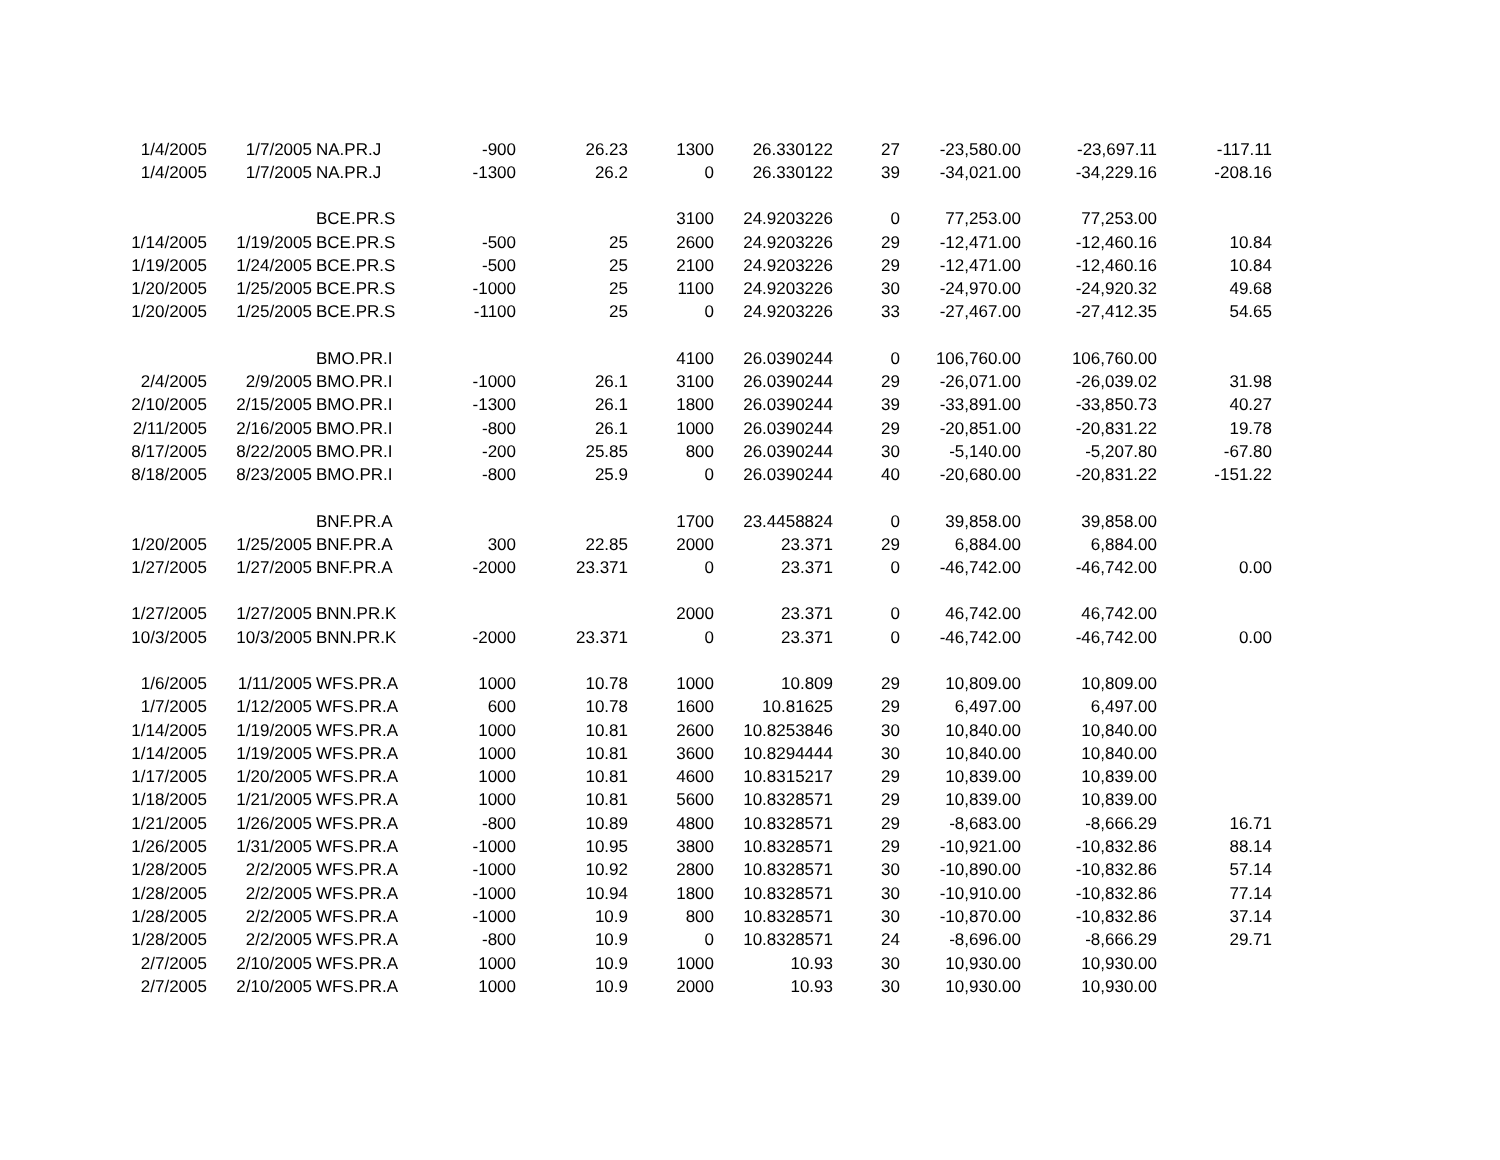| 1/4/2005 | 1/7/2005 | NA.PR.J | -900 | 26.23 | 1300 | 26.330122 | 27 | -23,580.00 | -23,697.11 | -117.11 |
| 1/4/2005 | 1/7/2005 | NA.PR.J | -1300 | 26.2 | 0 | 26.330122 | 39 | -34,021.00 | -34,229.16 | -208.16 |
| | | BCE.PR.S | | | 3100 | 24.9203226 | 0 | 77,253.00 | 77,253.00 | |
| 1/14/2005 | 1/19/2005 | BCE.PR.S | -500 | 25 | 2600 | 24.9203226 | 29 | -12,471.00 | -12,460.16 | 10.84 |
| 1/19/2005 | 1/24/2005 | BCE.PR.S | -500 | 25 | 2100 | 24.9203226 | 29 | -12,471.00 | -12,460.16 | 10.84 |
| 1/20/2005 | 1/25/2005 | BCE.PR.S | -1000 | 25 | 1100 | 24.9203226 | 30 | -24,970.00 | -24,920.32 | 49.68 |
| 1/20/2005 | 1/25/2005 | BCE.PR.S | -1100 | 25 | 0 | 24.9203226 | 33 | -27,467.00 | -27,412.35 | 54.65 |
| | | BMO.PR.I | | | 4100 | 26.0390244 | 0 | 106,760.00 | 106,760.00 | |
| 2/4/2005 | 2/9/2005 | BMO.PR.I | -1000 | 26.1 | 3100 | 26.0390244 | 29 | -26,071.00 | -26,039.02 | 31.98 |
| 2/10/2005 | 2/15/2005 | BMO.PR.I | -1300 | 26.1 | 1800 | 26.0390244 | 39 | -33,891.00 | -33,850.73 | 40.27 |
| 2/11/2005 | 2/16/2005 | BMO.PR.I | -800 | 26.1 | 1000 | 26.0390244 | 29 | -20,851.00 | -20,831.22 | 19.78 |
| 8/17/2005 | 8/22/2005 | BMO.PR.I | -200 | 25.85 | 800 | 26.0390244 | 30 | -5,140.00 | -5,207.80 | -67.80 |
| 8/18/2005 | 8/23/2005 | BMO.PR.I | -800 | 25.9 | 0 | 26.0390244 | 40 | -20,680.00 | -20,831.22 | -151.22 |
| | | BNF.PR.A | | | 1700 | 23.4458824 | 0 | 39,858.00 | 39,858.00 | |
| 1/20/2005 | 1/25/2005 | BNF.PR.A | 300 | 22.85 | 2000 | 23.371 | 29 | 6,884.00 | 6,884.00 | |
| 1/27/2005 | 1/27/2005 | BNF.PR.A | -2000 | 23.371 | 0 | 23.371 | 0 | -46,742.00 | -46,742.00 | 0.00 |
| 1/27/2005 | 1/27/2005 | BNN.PR.K | | | 2000 | 23.371 | 0 | 46,742.00 | 46,742.00 | |
| 10/3/2005 | 10/3/2005 | BNN.PR.K | -2000 | 23.371 | 0 | 23.371 | 0 | -46,742.00 | -46,742.00 | 0.00 |
| 1/6/2005 | 1/11/2005 | WFS.PR.A | 1000 | 10.78 | 1000 | 10.809 | 29 | 10,809.00 | 10,809.00 | |
| 1/7/2005 | 1/12/2005 | WFS.PR.A | 600 | 10.78 | 1600 | 10.81625 | 29 | 6,497.00 | 6,497.00 | |
| 1/14/2005 | 1/19/2005 | WFS.PR.A | 1000 | 10.81 | 2600 | 10.8253846 | 30 | 10,840.00 | 10,840.00 | |
| 1/14/2005 | 1/19/2005 | WFS.PR.A | 1000 | 10.81 | 3600 | 10.8294444 | 30 | 10,840.00 | 10,840.00 | |
| 1/17/2005 | 1/20/2005 | WFS.PR.A | 1000 | 10.81 | 4600 | 10.8315217 | 29 | 10,839.00 | 10,839.00 | |
| 1/18/2005 | 1/21/2005 | WFS.PR.A | 1000 | 10.81 | 5600 | 10.8328571 | 29 | 10,839.00 | 10,839.00 | |
| 1/21/2005 | 1/26/2005 | WFS.PR.A | -800 | 10.89 | 4800 | 10.8328571 | 29 | -8,683.00 | -8,666.29 | 16.71 |
| 1/26/2005 | 1/31/2005 | WFS.PR.A | -1000 | 10.95 | 3800 | 10.8328571 | 29 | -10,921.00 | -10,832.86 | 88.14 |
| 1/28/2005 | 2/2/2005 | WFS.PR.A | -1000 | 10.92 | 2800 | 10.8328571 | 30 | -10,890.00 | -10,832.86 | 57.14 |
| 1/28/2005 | 2/2/2005 | WFS.PR.A | -1000 | 10.94 | 1800 | 10.8328571 | 30 | -10,910.00 | -10,832.86 | 77.14 |
| 1/28/2005 | 2/2/2005 | WFS.PR.A | -1000 | 10.9 | 800 | 10.8328571 | 30 | -10,870.00 | -10,832.86 | 37.14 |
| 1/28/2005 | 2/2/2005 | WFS.PR.A | -800 | 10.9 | 0 | 10.8328571 | 24 | -8,696.00 | -8,666.29 | 29.71 |
| 2/7/2005 | 2/10/2005 | WFS.PR.A | 1000 | 10.9 | 1000 | 10.93 | 30 | 10,930.00 | 10,930.00 | |
| 2/7/2005 | 2/10/2005 | WFS.PR.A | 1000 | 10.9 | 2000 | 10.93 | 30 | 10,930.00 | 10,930.00 | |